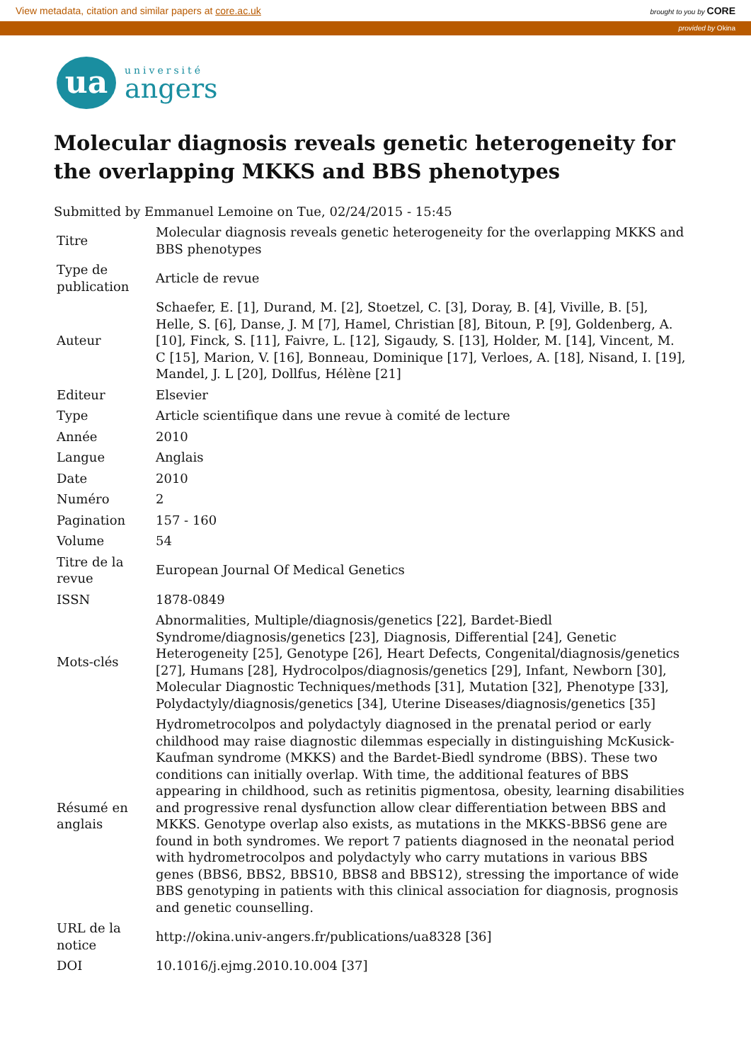View metadata, citation and similar papers at core.ac.uk brought to you by CORE
provided by Okina
ua
université
angers
Molecular diagnosis reveals genetic heterogeneity for the overlapping MKKS and BBS phenotypes
Submitted by Emmanuel Lemoine on Tue, 02/24/2015 - 15:45
| Titre | Molecular diagnosis reveals genetic heterogeneity for the overlapping MKKS and BBS phenotypes |
| Type de publication | Article de revue |
| Auteur | Schaefer, E. [1], Durand, M. [2], Stoetzel, C. [3], Doray, B. [4], Viville, B. [5], Helle, S. [6], Danse, J. M [7], Hamel, Christian [8], Bitoun, P. [9], Goldenberg, A. [10], Finck, S. [11], Faivre, L. [12], Sigaudy, S. [13], Holder, M. [14], Vincent, M. C [15], Marion, V. [16], Bonneau, Dominique [17], Verloes, A. [18], Nisand, I. [19], Mandel, J. L [20], Dollfus, Hélène [21] |
| Editeur | Elsevier |
| Type | Article scientifique dans une revue à comité de lecture |
| Année | 2010 |
| Langue | Anglais |
| Date | 2010 |
| Numéro | 2 |
| Pagination | 157 - 160 |
| Volume | 54 |
| Titre de la revue | European Journal Of Medical Genetics |
| ISSN | 1878-0849 |
| Mots-clés | Abnormalities, Multiple/diagnosis/genetics [22], Bardet-Biedl Syndrome/diagnosis/genetics [23], Diagnosis, Differential [24], Genetic Heterogeneity [25], Genotype [26], Heart Defects, Congenital/diagnosis/genetics [27], Humans [28], Hydrocolpos/diagnosis/genetics [29], Infant, Newborn [30], Molecular Diagnostic Techniques/methods [31], Mutation [32], Phenotype [33], Polydactyly/diagnosis/genetics [34], Uterine Diseases/diagnosis/genetics [35] |
| Résumé en anglais | Hydrometrocolpos and polydactyly diagnosed in the prenatal period or early childhood may raise diagnostic dilemmas especially in distinguishing McKusick-Kaufman syndrome (MKKS) and the Bardet-Biedl syndrome (BBS). These two conditions can initially overlap. With time, the additional features of BBS appearing in childhood, such as retinitis pigmentosa, obesity, learning disabilities and progressive renal dysfunction allow clear differentiation between BBS and MKKS. Genotype overlap also exists, as mutations in the MKKS-BBS6 gene are found in both syndromes. We report 7 patients diagnosed in the neonatal period with hydrometrocolpos and polydactyly who carry mutations in various BBS genes (BBS6, BBS2, BBS10, BBS8 and BBS12), stressing the importance of wide BBS genotyping in patients with this clinical association for diagnosis, prognosis and genetic counselling. |
| URL de la notice | http://okina.univ-angers.fr/publications/ua8328 [36] |
| DOI | 10.1016/j.ejmg.2010.10.004 [37] |